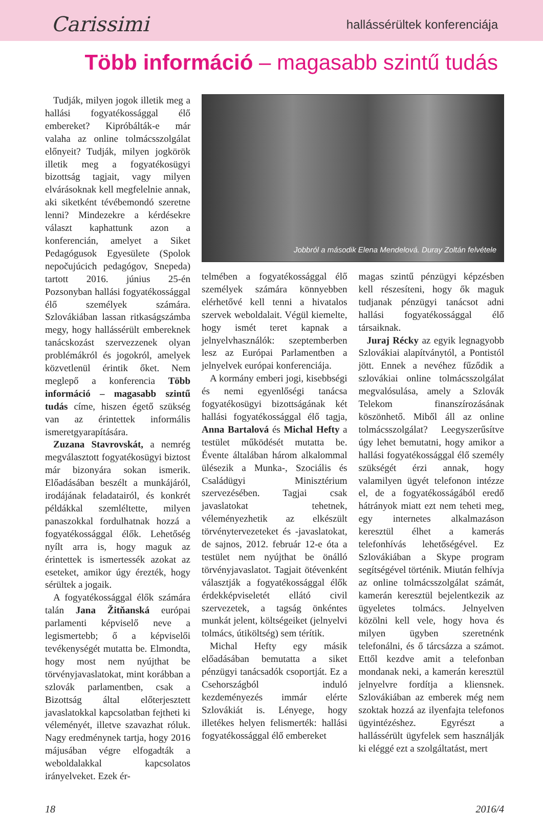Carissimi
hallássérültek konferenciája
Több információ – magasabb szintű tudás
Tudják, milyen jogok illetik meg a hallási fogyatékossággal élő embereket? Kipróbálták-e már valaha az online tolmácsszolgálat előnyeit? Tudják, milyen jogkörök illetik meg a fogyatékosügyi bizottság tagjait, vagy milyen elvárásoknak kell megfelelnie annak, aki siketként tévébemondó szeretne lenni? Mindezekre a kérdésekre választ kaphattunk azon a konferencián, amelyet a Siket Pedagógusok Egyesülete (Spolok nepočujúcich pedagógov, Snepeda) tartott 2016. június 25-én Pozsonyban hallási fogyatékossággal élő személyek számára. Szlovákiában lassan ritkaságszámba megy, hogy hallássérült embereknek tanácskozást szervezzenek olyan problémákról és jogokról, amelyek közvetlenül érintik őket. Nem meglepő a konferencia Több információ – magasabb szintű tudás címe, hiszen égető szükség van az érintettek informális ismeretgyarapítására.
Zuzana Stavrovskát, a nemrég megválasztott fogyatékosügyi biztost már bizonyára sokan ismerik. Előadásában beszélt a munkájáról, irodájának feladatairól, és konkrét példákkal szemléltette, milyen panaszokkal fordulhatnak hozzá a fogyatékossággal élők. Lehetőség nyílt arra is, hogy maguk az érintettek is ismertessék azokat az eseteket, amikor úgy érezték, hogy sérültek a jogaik.
A fogyatékossággal élők számára talán Jana Žitňanská európai parlamenti képviselő neve a legismertebb; ő a képviselői tevékenységét mutatta be. Elmondta, hogy most nem nyújthat be törvényjavaslatokat, mint korábban a szlovák parlamentben, csak a Bizottság által előterjesztett javaslatokkal kapcsolatban fejtheti ki véleményét, illetve szavazhat róluk. Nagy eredménynek tartja, hogy 2016 májusában végre elfogadták a weboldalakkal kapcsolatos irányelveket. Ezek ér-
Jobbról a második Elena Mendelová. Duray Zoltán felvétele
telmében a fogyatékossággal élő személyek számára könnyebben elérhetővé kell tenni a hivatalos szervek weboldalait. Végül kiemelte, hogy ismét teret kapnak a jelnyelvhasználók: szeptemberben lesz az Európai Parlamentben a jelnyelvek európai konferenciája.
A kormány emberi jogi, kisebbségi és nemi egyenlőségi tanácsa fogyatékosügyi bizottságának két hallási fogyatékossággal élő tagja, Anna Bartalová és Michal Hefty a testület működését mutatta be. Évente általában három alkalommal ülésezik a Munka-, Szociális és Családügyi Minisztérium szervezésében. Tagjai csak javaslatokat tehetnek, véleményezhetik az elkészült törvénytervezeteket és -javaslatokat, de sajnos, 2012. február 12-e óta a testület nem nyújthat be önálló törvényjavaslatot. Tagjait ötévenként választják a fogyatékossággal élők érdekképviseletét ellátó civil szervezetek, a tagság önkéntes munkát jelent, költségeiket (jelnyelvi tolmács, útiköltség) sem térítik.
Michal Hefty egy másik előadásában bemutatta a siket pénzügyi tanácsadók csoportját. Ez a Csehországból induló kezdeményezés immár elérte Szlovákiát is. Lényege, hogy illetékes helyen felismerték: hallási fogyatékossággal élő embereket
magas szintű pénzügyi képzésben kell részesíteni, hogy ők maguk tudjanak pénzügyi tanácsot adni hallási fogyatékossággal élő társaiknak.
Juraj Récky az egyik legnagyobb Szlovákiai alapítványtól, a Pontistól jött. Ennek a nevéhez fűződik a szlovákiai online tolmácsszolgálat megvalósulása, amely a Szlovák Telekom finanszírozásának köszönhető. Miből áll az online tolmácsszolgálat? Leegyszerűsítve úgy lehet bemutatni, hogy amikor a hallási fogyatékossággal élő személy szükségét érzi annak, hogy valamilyen ügyét telefonon intézze el, de a fogyatékosságából eredő hátrányok miatt ezt nem teheti meg, egy internetes alkalmazáson keresztül élhet a kamerás telefonhívás lehetőségével. Ez Szlovákiában a Skype program segítségével történik. Miután felhívja az online tolmácsszolgálat számát, kamerán keresztül bejelentkezik az ügyeletes tolmács. Jelnyelven közölni kell vele, hogy hova és milyen ügyben szeretnénk telefonálni, és ő tárcsázza a számot. Ettől kezdve amit a telefonban mondanak neki, a kamerán keresztül jelnyelvre fordítja a kliensnek. Szlovákiában az emberek még nem szoktak hozzá az ilyenfajta telefonos ügyintézéshez. Egyrészt a hallássérült ügyfelek sem használják ki eléggé ezt a szolgáltatást, mert
18 2016/4